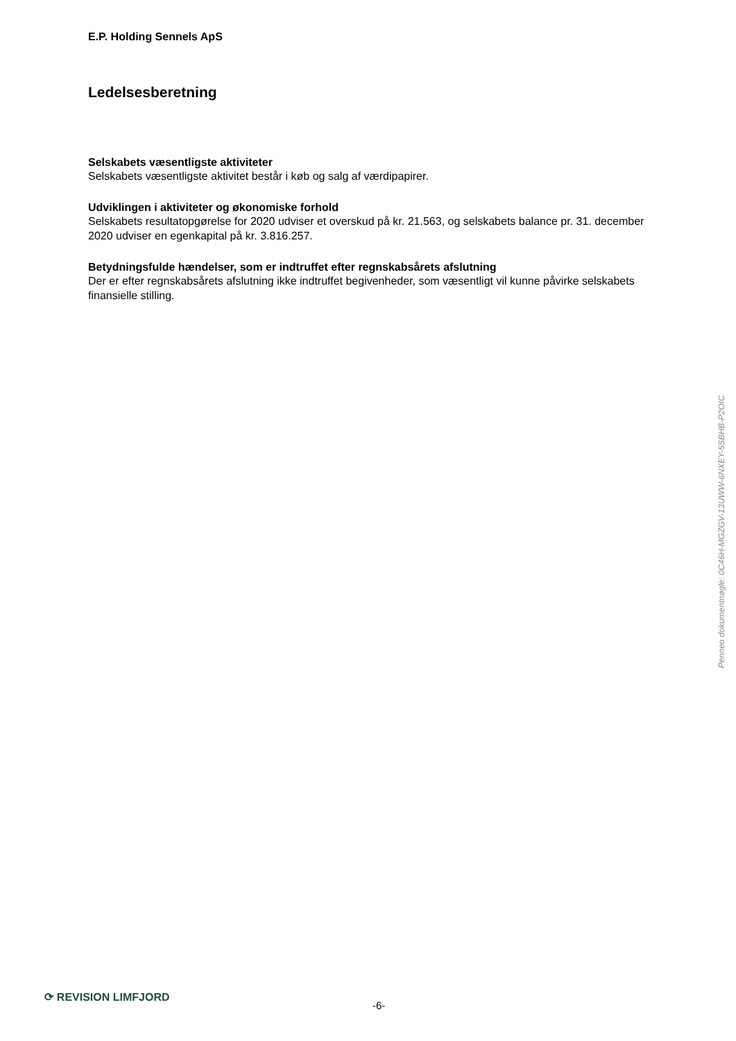E.P. Holding Sennels ApS
Ledelsesberetning
Selskabets væsentligste aktiviteter
Selskabets væsentligste aktivitet består i køb og salg af værdipapirer.
Udviklingen i aktiviteter og økonomiske forhold
Selskabets resultatopgørelse for 2020 udviser et overskud på kr. 21.563, og selskabets balance pr. 31. december 2020 udviser en egenkapital på kr. 3.816.257.
Betydningsfulde hændelser, som er indtruffet efter regnskabsårets afslutning
Der er efter regnskabsårets afslutning ikke indtruffet begivenheder, som væsentligt vil kunne påvirke selskabets finansielle stilling.
Penneo dokumentnøgle: 0C46H-MGZGV-13UWW-6NXEY-5SBHB-P2OIC
⟳ REVISION LIMFJORD
-6-